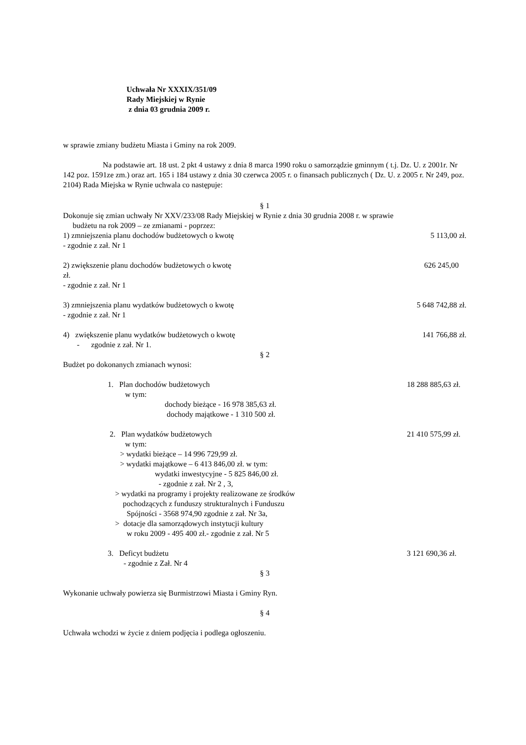Uchwała Nr XXXIX/351/09
Rady Miejskiej w Rynie
z dnia 03 grudnia 2009 r.
w sprawie zmiany budżetu Miasta i Gminy na rok 2009.
Na podstawie art. 18 ust. 2 pkt 4 ustawy z dnia 8 marca 1990 roku o samorządzie gminnym ( t.j. Dz. U. z 2001r. Nr 142 poz. 1591ze zm.) oraz art. 165 i 184 ustawy z dnia 30 czerwca 2005 r. o finansach publicznych ( Dz. U. z 2005 r. Nr 249, poz. 2104) Rada Miejska w Rynie uchwala co następuje:
§ 1
Dokonuje się zmian uchwały Nr XXV/233/08 Rady Miejskiej w Rynie z dnia 30 grudnia 2008 r. w sprawie
budżetu na rok 2009 – ze zmianami - poprzez:
1) zmniejszenia planu dochodów budżetowych o kwotę 5 113,00 zł.
- zgodnie z zał. Nr 1
2) zwiększenie planu dochodów budżetowych o kwotę 626 245,00
zł.
- zgodnie z zał. Nr 1
3) zmniejszenia planu wydatków budżetowych o kwotę 5 648 742,88 zł.
- zgodnie z zał. Nr 1
4) zwiększenie planu wydatków budżetowych o kwotę 141 766,88 zł.
- zgodnie z zał. Nr 1.
§ 2
Budżet po dokonanych zmianach wynosi:
1. Plan dochodów budżetowych 18 288 885,63 zł.
w tym:
dochody bieżące - 16 978 385,63 zł.
dochody majątkowe - 1 310 500 zł.
2. Plan wydatków budżetowych 21 410 575,99 zł.
w tym:
> wydatki bieżące – 14 996 729,99 zł.
> wydatki majątkowe – 6 413 846,00 zł. w tym:
wydatki inwestycyjne - 5 825 846,00 zł.
- zgodnie z zał. Nr 2 , 3,
> wydatki na programy i projekty realizowane ze środków
pochodzących z funduszy strukturalnych i Funduszu
Spójności - 3568 974,90 zgodnie z zał. Nr 3a,
> dotacje dla samorządowych instytucji kultury
w roku 2009 - 495 400 zł.- zgodnie z zał. Nr 5
3. Deficyt budżetu 3 121 690,36 zł.
- zgodnie z Zał. Nr 4
§ 3
Wykonanie uchwały powierza się Burmistrzowi Miasta i Gminy Ryn.
§ 4
Uchwała wchodzi w życie z dniem podjęcia i podlega ogłoszeniu.